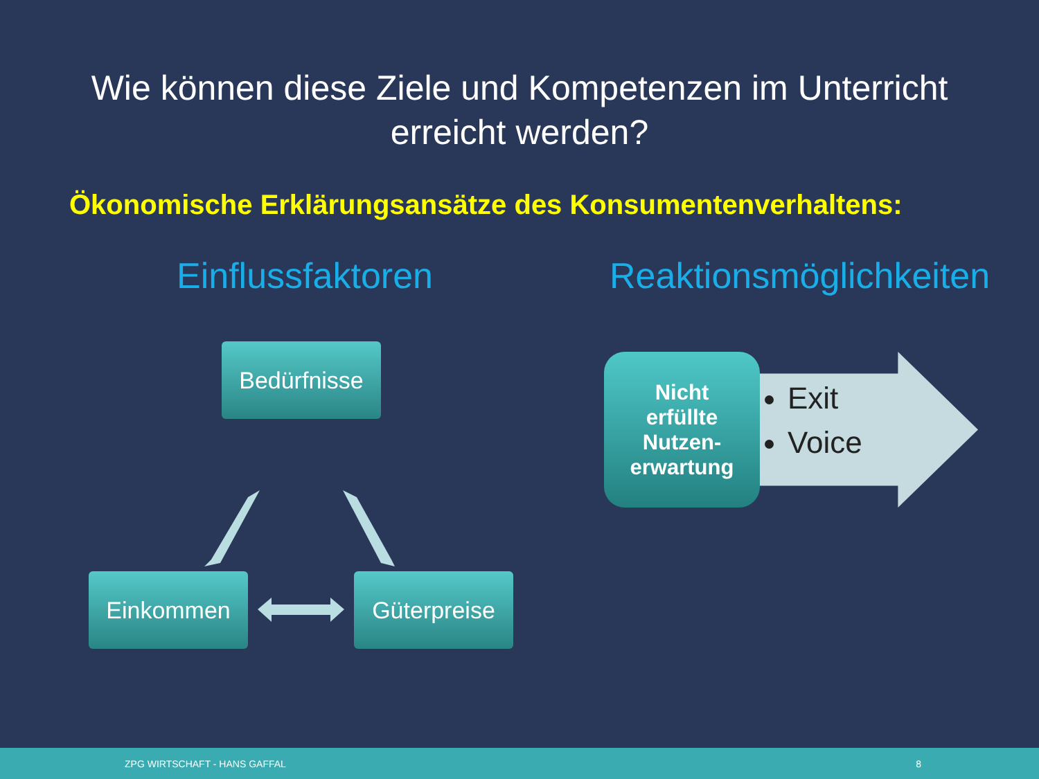Wie können diese Ziele und Kompetenzen im Unterricht
erreicht werden?
Ökonomische Erklärungsansätze des Konsumentenverhaltens:
Einflussfaktoren
Bedürfnisse
Einkommen Güterpreise
Reaktionsmöglichkeiten
Nicht
erfüllte
Nutzen-
erwartung
Exit
Voice
ZPG WIRTSCHAFT - HANS GAFFAL 8